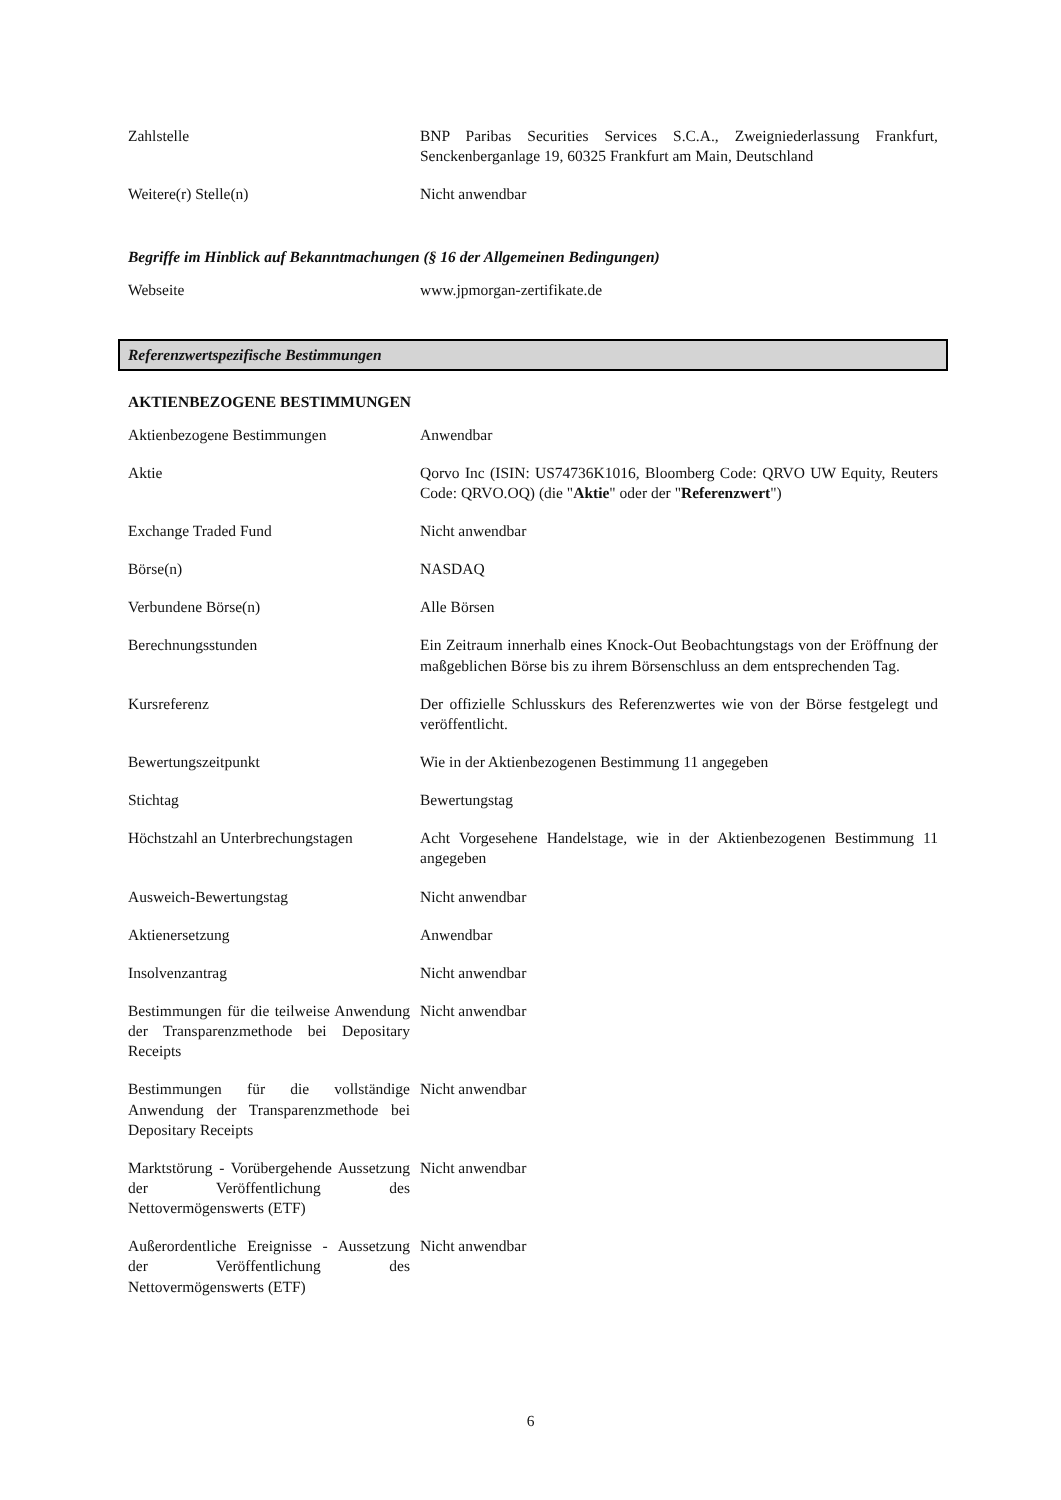| Zahlstelle | BNP Paribas Securities Services S.C.A., Zweigniederlassung Frankfurt, Senckenberganlage 19, 60325 Frankfurt am Main, Deutschland |
| Weitere(r) Stelle(n) | Nicht anwendbar |
Begriffe im Hinblick auf Bekanntmachungen (§ 16 der Allgemeinen Bedingungen)
| Webseite | www.jpmorgan-zertifikate.de |
Referenzwertspezifische Bestimmungen
AKTIENBEZOGENE BESTIMMUNGEN
| Aktienbezogene Bestimmungen | Anwendbar |
| Aktie | Qorvo Inc (ISIN: US74736K1016, Bloomberg Code: QRVO UW Equity, Reuters Code: QRVO.OQ) (die " Aktie " oder der " Referenzwert ") |
| Exchange Traded Fund | Nicht anwendbar |
| Börse(n) | NASDAQ |
| Verbundene Börse(n) | Alle Börsen |
| Berechnungsstunden | Ein Zeitraum innerhalb eines Knock-Out Beobachtungstags von der Eröffnung der maßgeblichen Börse bis zu ihrem Börsenschluss an dem entsprechenden Tag. |
| Kursreferenz | Der offizielle Schlusskurs des Referenzwertes wie von der Börse festgelegt und veröffentlicht. |
| Bewertungszeitpunkt | Wie in der Aktienbezogenen Bestimmung 11 angegeben |
| Stichtag | Bewertungstag |
| Höchstzahl an Unterbrechungstagen | Acht Vorgesehene Handelstage, wie in der Aktienbezogenen Bestimmung 11 angegeben |
| Ausweich-Bewertungstag | Nicht anwendbar |
| Aktienersetzung | Anwendbar |
| Insolvenzantrag | Nicht anwendbar |
| Bestimmungen für die teilweise Anwendung der Transparenzmethode bei Depositary Receipts | Nicht anwendbar |
| Bestimmungen für die vollständige Anwendung der Transparenzmethode bei Depositary Receipts | Nicht anwendbar |
| Marktstörung - Vorübergehende Aussetzung der Veröffentlichung des Nettovermögenswerts (ETF) | Nicht anwendbar |
| Außerordentliche Ereignisse - Aussetzung der Veröffentlichung des Nettovermögenswerts (ETF) | Nicht anwendbar |
6